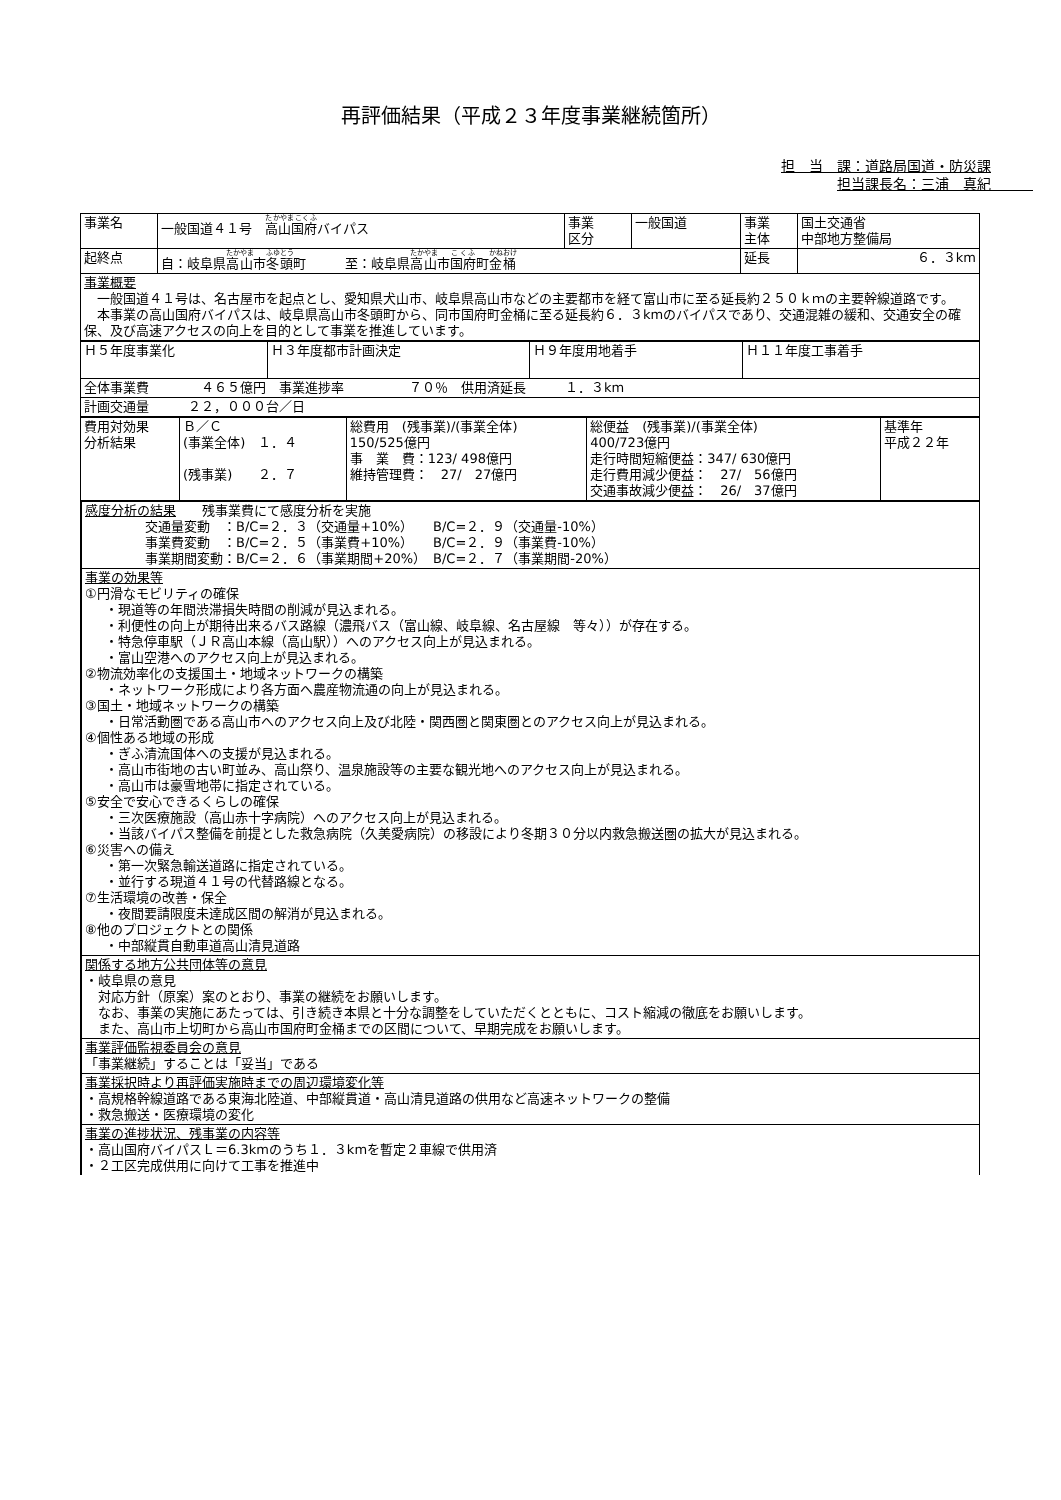再評価結果（平成２３年度事業継続箇所）
担　当　課：道路局国道・防災課
担当課長名：三浦　真紀　　　
| 事業名 | 一般国道４１号 高山国府 バイパス | 事業 区分 | 一般国道 | 事業 主体 | 国土交通省 中部地方整備局 |
| 起終点 | 自：岐阜県 高山 市 冬頭 町 至：岐阜県 高山 市 国府 町 金桶 | | | 延長 | ６．３km |
| 事業概要 一般国道４１号は、名古屋市を起点とし、愛知県犬山市、岐阜県高山市などの主要都市を経て富山市に至る延長約２５０ｋｍの主要幹線道路です。 本事業の高山国府バイパスは、岐阜県高山市冬頭町から、同市国府町金桶に至る延長約６．３kmのバイパスであり、交通混雑の緩和、交通安全の確保、及び高速アクセスの向上を目的として事業を推進しています。 | | | | | |
| Ｈ５年度事業化 | Ｈ３年度都市計画決定 | Ｈ９年度用地着手 | Ｈ１１年度工事着手 |
| 全体事業費 ４６５億円 事業進捗率 ７０％ 供用済延長 １．３km | | | |
| 計画交通量 ２２，０００台／日 | | | |
| 費用対効果 分析結果 | Ｂ／Ｃ (事業全体) １．４ (残事業) ２．７ | 総費用 (残事業)/(事業全体) 150/525億円 事 業 費：123/ 498億円 維持管理費： 27/ 27億円 | 総便益 (残事業)/(事業全体) 400/723億円 走行時間短縮便益：347/ 630億円 走行費用減少便益： 27/ 56億円 交通事故減少便益： 26/ 37億円 | 基準年 平成２２年 |
感度分析の結果　　残事業費にて感度分析を実施
交通量変動　：B/C=２．３（交通量+10%）　　B/C=２．９（交通量-10%）
事業費変動　：B/C=２．５（事業費+10%）　　B/C=２．９（事業費-10%）
事業期間変動：B/C=２．６（事業期間+20%）　B/C=２．７（事業期間-20%）
事業の効果等
①円滑なモビリティの確保
・現道等の年間渋滞損失時間の削減が見込まれる。
・利便性の向上が期待出来るバス路線（濃飛バス（富山線、岐阜線、名古屋線　等々））が存在する。
・特急停車駅（ＪＲ高山本線（高山駅））へのアクセス向上が見込まれる。
・富山空港へのアクセス向上が見込まれる。
②物流効率化の支援国土・地域ネットワークの構築
・ネットワーク形成により各方面へ農産物流通の向上が見込まれる。
③国土・地域ネットワークの構築
・日常活動圏である高山市へのアクセス向上及び北陸・関西圏と関東圏とのアクセス向上が見込まれる。
④個性ある地域の形成
・ぎふ清流国体への支援が見込まれる。
・高山市街地の古い町並み、高山祭り、温泉施設等の主要な観光地へのアクセス向上が見込まれる。
・高山市は豪雪地帯に指定されている。
⑤安全で安心できるくらしの確保
・三次医療施設（高山赤十字病院）へのアクセス向上が見込まれる。
・当該バイパス整備を前提とした救急病院（久美愛病院）の移設により冬期３０分以内救急搬送圏の拡大が見込まれる。
⑥災害への備え
・第一次緊急輸送道路に指定されている。
・並行する現道４１号の代替路線となる。
⑦生活環境の改善・保全
・夜間要請限度未達成区間の解消が見込まれる。
⑧他のプロジェクトとの関係
・中部縦貫自動車道高山清見道路
関係する地方公共団体等の意見
・岐阜県の意見
　対応方針（原案）案のとおり、事業の継続をお願いします。
　なお、事業の実施にあたっては、引き続き本県と十分な調整をしていただくとともに、コスト縮減の徹底をお願いします。
　また、高山市上切町から高山市国府町金桶までの区間について、早期完成をお願いします。
事業評価監視委員会の意見
「事業継続」することは「妥当」である
事業採択時より再評価実施時までの周辺環境変化等
・高規格幹線道路である東海北陸道、中部縦貫道・高山清見道路の供用など高速ネットワークの整備
・救急搬送・医療環境の変化
事業の進捗状況、残事業の内容等
・高山国府バイパスＬ＝6.3kmのうち１．３kmを暫定２車線で供用済
・２工区完成供用に向けて工事を推進中